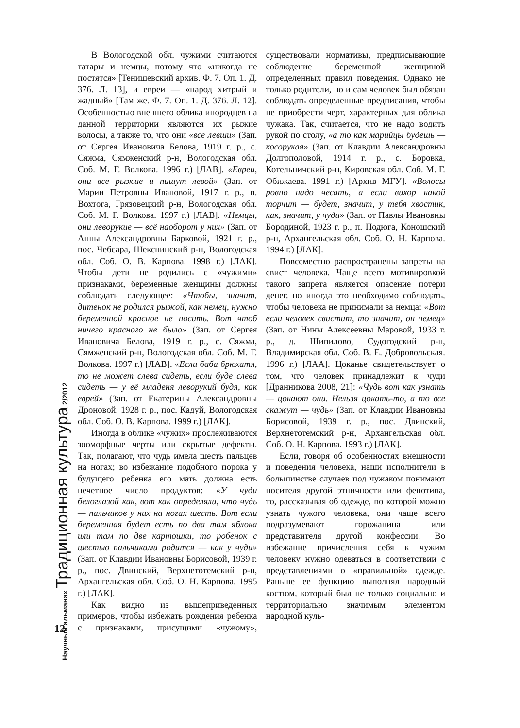Научный альманах Традиционная культура 2/2012
В Вологодской обл. чужими считаются татары и немцы, потому что «никогда не постятся» [Тенишевский архив. Ф. 7. Оп. 1. Д. 376. Л. 13], и евреи — «народ хитрый и жадный» [Там же. Ф. 7. Оп. 1. Д. 376. Л. 12]. Особенностью внешнего облика инородцев на данной территории являются их рыжие волосы, а также то, что они «все левши» (Зап. от Сергея Ивановича Белова, 1919 г. р., с. Сяжма, Сямженский р-н, Вологодская обл. Соб. М. Г. Волкова. 1996 г.) [ЛАВ]. «Евреи, они все рыжие и пишут левой» (Зап. от Марии Петровны Ивановой, 1917 г. р., п. Вохтога, Грязовецкий р-н, Вологодская обл. Соб. М. Г. Волкова. 1997 г.) [ЛАВ]. «Немцы, они леворукие — всё наоборот у них» (Зап. от Анны Александровны Барковой, 1921 г. р., пос. Чебсара, Шекснинский р-н, Вологодская обл. Соб. О. В. Карпова. 1998 г.) [ЛАК]. Чтобы дети не родились с «чужими» признаками, беременные женщины должны соблюдать следующее: «Чтобы, значит, дитенок не родился рыжой, как немец, нужно беременной красное не носить. Вот чтоб ничего красного не было» (Зап. от Сергея Ивановича Белова, 1919 г. р., с. Сяжма, Сямженский р-н, Вологодская обл. Соб. М. Г. Волкова. 1997 г.) [ЛАВ]. «Если баба брюхатя, то не может слева сидеть, если буде слева сидеть — у её младеня леворукий будя, как еврей» (Зап. от Екатерины Александровны Дроновой, 1928 г. р., пос. Кадуй, Вологодская обл. Соб. О. В. Карпова. 1999 г.) [ЛАК].
Иногда в облике «чужих» прослеживаются зооморфные черты или скрытые дефекты. Так, полагают, что чудь имела шесть пальцев на ногах; во избежание подобного порока у будущего ребенка его мать должна есть нечетное число продуктов: «У чуди белоглазой как, вот как определяли, что чудь — пальчиков у них на ногах шесть. Вот если беременная будет есть по два там яблока или там по две картошки, то робенок с шестью пальчиками родится — как у чуди» (Зап. от Клавдии Ивановны Борисовой, 1939 г. р., пос. Двинский, Верхнетотемский р-н, Архангельская обл. Соб. О. Н. Карпова. 1995 г.) [ЛАК].
Как видно из вышеприведенных примеров, чтобы избежать рождения ребенка с признаками, присущими «чужому», существовали нормативы, предписывающие соблюдение беременной женщиной определенных правил поведения. Однако не только родители, но и сам человек был обязан соблюдать определенные предписания, чтобы не приобрести черт, характерных для облика чужака. Так, считается, что не надо водить рукой по столу, «а то как марийцы будешь — косорукая» (Зап. от Клавдии Александровны Долгополовой, 1914 г. р., с. Боровка, Котельничский р-н, Кировская обл. Соб. М. Г. Обижаева. 1991 г.) [Архив МГУ]. «Волосы ровно надо чесать, а если вихор какой торчит — будет, значит, у тебя хвостик, как, значит, у чуди» (Зап. от Павлы Ивановны Бородиной, 1923 г. р., п. Подюга, Коношский р-н, Архангельская обл. Соб. О. Н. Карпова. 1994 г.) [ЛАК].
Повсеместно распространены запреты на свист человека. Чаще всего мотивировкой такого запрета является опасение потери денег, но иногда это необходимо соблюдать, чтобы человека не принимали за немца: «Вот если человек свистит, то значит, он немец» (Зап. от Нины Алексеевны Маровой, 1933 г. р., д. Шипилово, Судогодский р-н, Владимирская обл. Соб. В. Е. Добровольская. 1996 г.) [ЛАА]. Цоканье свидетельствует о том, что человек принадлежит к чуди [Дранникова 2008, 21]: «Чудь вот как узнать — цокают они. Нельзя цокать-то, а то все скажут — чудь» (Зап. от Клавдии Ивановны Борисовой, 1939 г. р., пос. Двинский, Верхнетотемский р-н, Архангельская обл. Соб. О. Н. Карпова. 1993 г.) [ЛАК].
Если, говоря об особенностях внешности и поведения человека, наши исполнители в большинстве случаев под чужаком понимают носителя другой этничности или фенотипа, то, рассказывая об одежде, по которой можно узнать чужого человека, они чаще всего подразумевают горожанина или представителя другой конфессии. Во избежание причисления себя к чужим человеку нужно одеваться в соответствии с представлениями о «правильной» одежде. Раньше ее функцию выполнял народный костюм, который был не только социально и территориально значимым элементом народной куль-
12